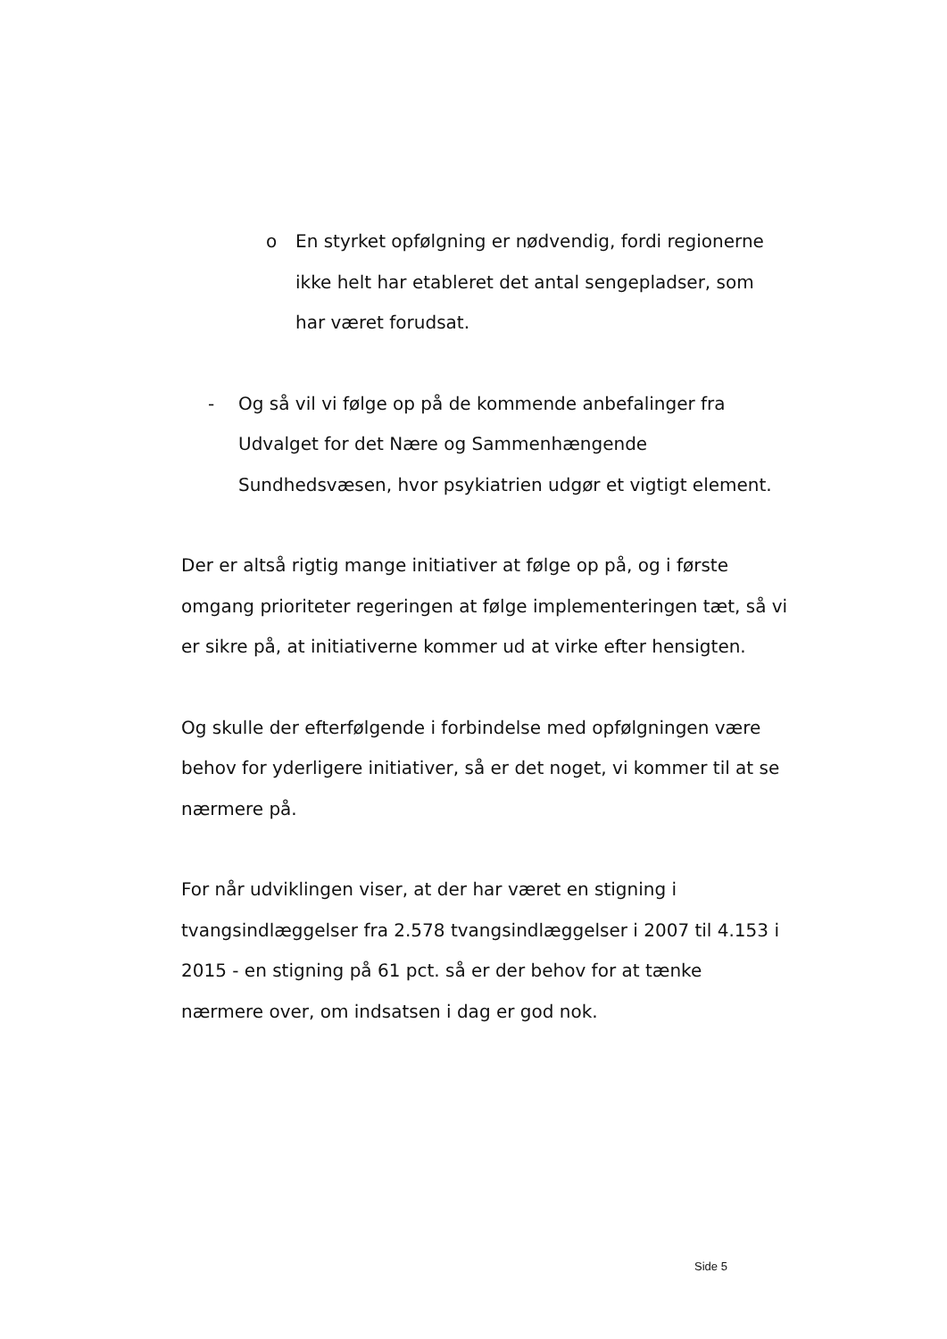o En styrket opfølgning er nødvendig, fordi regionerne ikke helt har etableret det antal sengepladser, som har været forudsat.
- Og så vil vi følge op på de kommende anbefalinger fra Udvalget for det Nære og Sammenhængende Sundhedsvæsen, hvor psykiatrien udgør et vigtigt element.
Der er altså rigtig mange initiativer at følge op på, og i første omgang prioriteter regeringen at følge implementeringen tæt, så vi er sikre på, at initiativerne kommer ud at virke efter hensigten.
Og skulle der efterfølgende i forbindelse med opfølgningen være behov for yderligere initiativer, så er det noget, vi kommer til at se nærmere på.
For når udviklingen viser, at der har været en stigning i tvangsindlæggelser fra 2.578 tvangsindlæggelser i 2007 til 4.153 i 2015 - en stigning på 61 pct. så er der behov for at tænke nærmere over, om indsatsen i dag er god nok.
Side 5